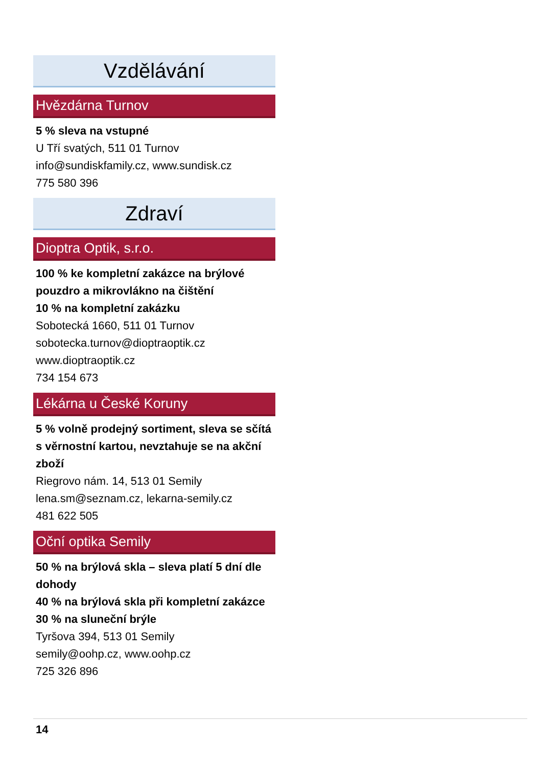Vzdělávání
Hvězdárna Turnov
5 % sleva na vstupné
U Tří svatých, 511 01 Turnov
info@sundiskfamily.cz, www.sundisk.cz
775 580 396
Zdraví
Dioptra Optik, s.r.o.
100 % ke kompletní zakázce na brýlové pouzdro a mikrovlákno na čištění
10 % na kompletní zakázku
Sobotecká 1660, 511 01 Turnov
sobotecka.turnov@dioptraoptik.cz
www.dioptraoptik.cz
734 154 673
Lékárna u České Koruny
5 % volně prodejný sortiment, sleva se sčítá s věrnostní kartou, nevztahuje se na akční zboží
Riegrovo nám. 14, 513 01 Semily
lena.sm@seznam.cz, lekarna-semily.cz
481 622 505
Oční optika Semily
50 % na brýlová skla – sleva platí 5 dní dle dohody
40 % na brýlová skla při kompletní zakázce
30 % na sluneční brýle
Tyršova 394, 513 01 Semily
semily@oohp.cz, www.oohp.cz
725 326 896
14